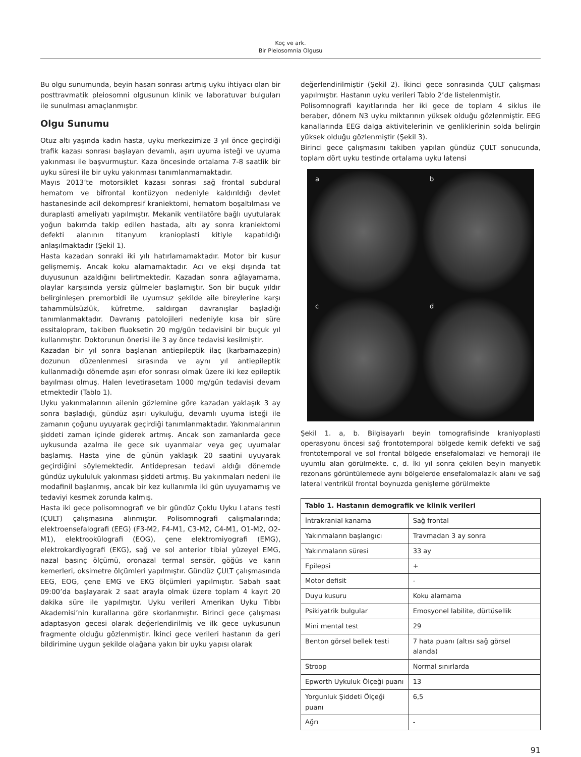Koç ve ark.
Bir Pleiosomnia Olgusu
Bu olgu sunumunda, beyin hasarı sonrası artmış uyku ihtiyacı olan bir posttravmatik pleiosomni olgusunun klinik ve laboratuvar bulguları ile sunulması amaçlanmıştır.
Olgu Sunumu
Otuz altı yaşında kadın hasta, uyku merkezimize 3 yıl önce geçirdiği trafik kazası sonrası başlayan devamlı, aşırı uyuma isteği ve uyuma yakınması ile başvurmuştur. Kaza öncesinde ortalama 7-8 saatlik bir uyku süresi ile bir uyku yakınması tanımlanmamaktadır.
Mayıs 2013’te motorsiklet kazası sonrası sağ frontal subdural hematom ve bifrontal kontüzyon nedeniyle kaldırıldığı devlet hastanesinde acil dekompresif kraniektomi, hematom boşaltılması ve duraplasti ameliyatı yapılmıştır. Mekanik ventilatöre bağlı uyutularak yoğun bakımda takip edilen hastada, altı ay sonra kraniektomi defekti alanının titanyum kranioplasti kitiyle kapatıldığı anlaşılmaktadır (Şekil 1).
Hasta kazadan sonraki iki yılı hatırlamamaktadır. Motor bir kusur gelişmemiş. Ancak koku alamamaktadır. Acı ve ekşi dışında tat duyusunun azaldığını belirtmektedir. Kazadan sonra ağlayamama, olaylar karşısında yersiz gülmeler başlamıştır. Son bir buçuk yıldır belirginleşen premorbidi ile uyumsuz şekilde aile bireylerine karşı tahammülsüzlük, küfretme, saldırgan davranışlar başladığı tanımlanmaktadır. Davranış patolojileri nedeniyle kısa bir süre essitalopram, takiben fluoksetin 20 mg/gün tedavisini bir buçuk yıl kullanmıştır. Doktorunun önerisi ile 3 ay önce tedavisi kesilmiştir.
Kazadan bir yıl sonra başlanan antiepileptik ilaç (karbamazepin) dozunun düzenlenmesi sırasında ve aynı yıl antiepileptik kullanmadığı dönemde aşırı efor sonrası olmak üzere iki kez epileptik bayılması olmuş. Halen levetirasetam 1000 mg/gün tedavisi devam etmektedir (Tablo 1).
Uyku yakınmalarının ailenin gözlemine göre kazadan yaklaşık 3 ay sonra başladığı, gündüz aşırı uykuluğu, devamlı uyuma isteği ile zamanın çoğunu uyuyarak geçirdiği tanımlanmaktadır. Yakınmalarının şiddeti zaman içinde giderek artmış. Ancak son zamanlarda gece uykusunda azalma ile gece sık uyanmalar veya geç uyumalar başlamış. Hasta yine de günün yaklaşık 20 saatini uyuyarak geçirdiğini söylemektedir. Antidepresan tedavi aldığı dönemde gündüz uykululuk yakınması şiddeti artmış. Bu yakınmaları nedeni ile modafinil başlanmış, ancak bir kez kullanımla iki gün uyuyamamış ve tedaviyi kesmek zorunda kalmış.
Hasta iki gece polisomnografi ve bir gündüz Çoklu Uyku Latans testi (ÇULT) çalışmasına alınmıştır. Polisomnografi çalışmalarında; elektroensefalografi (EEG) (F3-M2, F4-M1, C3-M2, C4-M1, O1-M2, O2-M1), elektrookülografi (EOG), çene elektromiyografi (EMG), elektrokardiyografi (EKG), sağ ve sol anterior tibial yüzeyel EMG, nazal basınç ölçümü, oronazal termal sensör, göğüs ve karın kemerleri, oksimetre ölçümleri yapılmıştır. Gündüz ÇULT çalışmasında EEG, EOG, çene EMG ve EKG ölçümleri yapılmıştır. Sabah saat 09:00’da başlayarak 2 saat arayla olmak üzere toplam 4 kayıt 20 dakika süre ile yapılmıştır. Uyku verileri Amerikan Uyku Tıbbı Akademisi’nin kurallarına göre skorlanmıştır. Birinci gece çalışması adaptasyon gecesi olarak değerlendirilmiş ve ilk gece uykusunun fragmente olduğu gözlenmiştir. İkinci gece verileri hastanın da geri bildirimine uygun şekilde olağana yakın bir uyku yapısı olarak
değerlendirilmiştir (Şekil 2). İkinci gece sonrasında ÇULT çalışması yapılmıştır. Hastanın uyku verileri Tablo 2’de listelenmiştir.
Polisomnografi kayıtlarında her iki gece de toplam 4 siklus ile beraber, dönem N3 uyku miktarının yüksek olduğu gözlenmiştir. EEG kanallarında EEG dalga aktivitelerinin ve genliklerinin solda belirgin yüksek olduğu gözlenmiştir (Şekil 3).
Birinci gece çalışmasını takiben yapılan gündüz ÇULT sonucunda, toplam dört uyku testinde ortalama uyku latensi
a
b
c
d
Şekil 1. a, b. Bilgisayarlı beyin tomografisinde kraniyoplasti operasyonu öncesi sağ frontotemporal bölgede kemik defekti ve sağ frontotemporal ve sol frontal bölgede ensefalomalazi ve hemoraji ile uyumlu alan görülmekte. c, d. İki yıl sonra çekilen beyin manyetik rezonans görüntülemede aynı bölgelerde ensefalomalazik alanı ve sağ lateral ventrikül frontal boynuzda genişleme görülmekte
| Tablo 1. Hastanın demografik ve klinik verileri | |
| --- | --- |
| İntrakranial kanama | Sağ frontal |
| Yakınmaların başlangıcı | Travmadan 3 ay sonra |
| Yakınmaların süresi | 33 ay |
| Epilepsi | + |
| Motor defisit | - |
| Duyu kusuru | Koku alamama |
| Psikiyatrik bulgular | Emosyonel labilite, dürtüsellik |
| Mini mental test | 29 |
| Benton görsel bellek testi | 7 hata puanı (altısı sağ görsel alanda) |
| Stroop | Normal sınırlarda |
| Epworth Uykuluk Ölçeği puanı | 13 |
| Yorgunluk Şiddeti Ölçeği puanı | 6,5 |
| Ağrı | - |
91